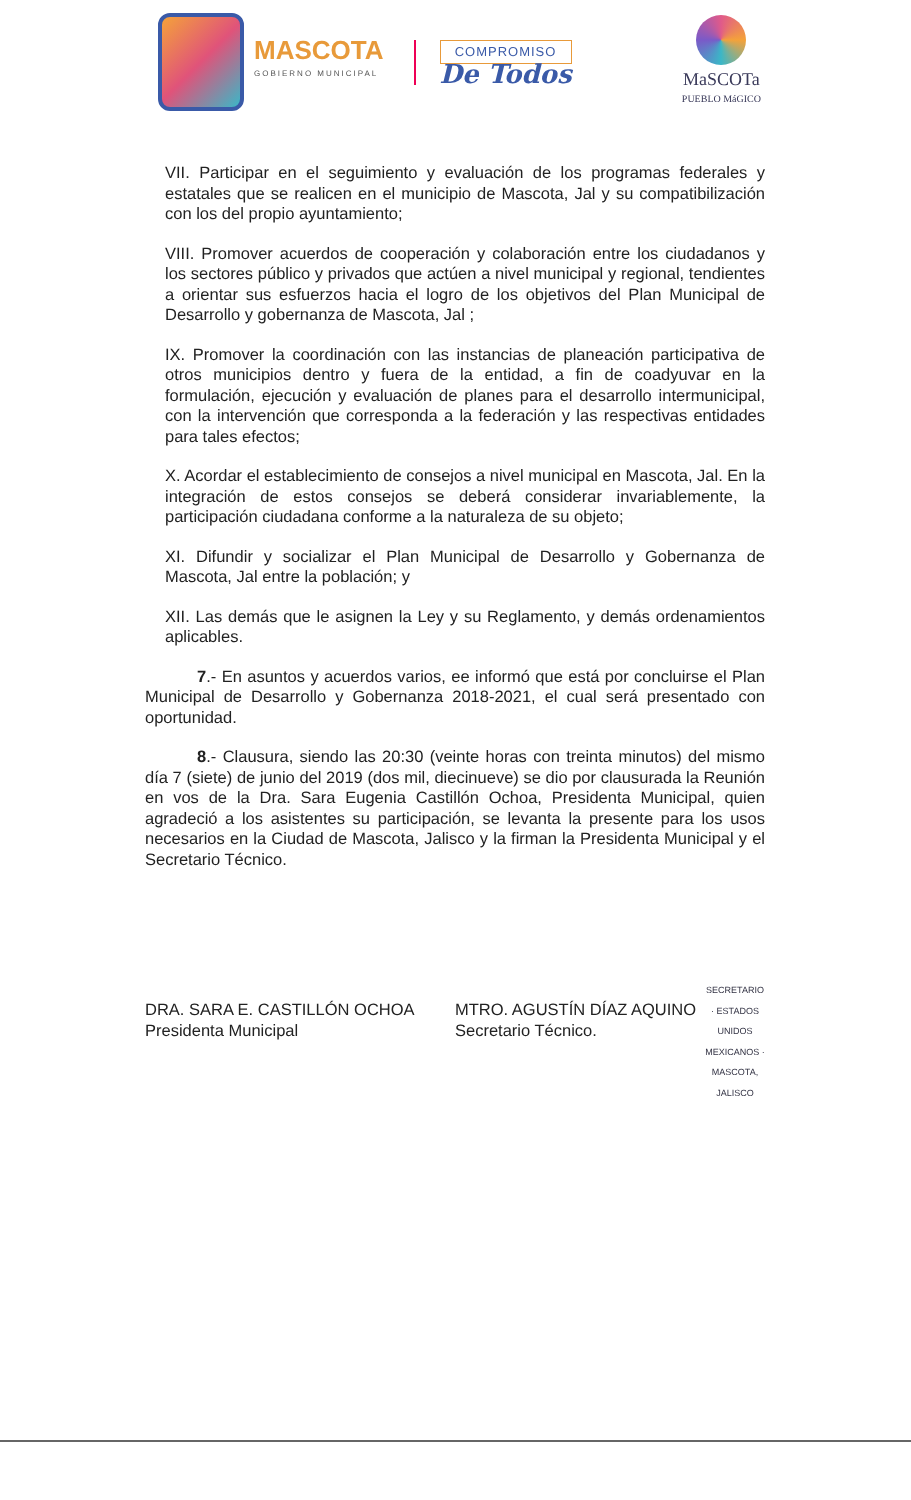MASCOTA
GOBIERNO MUNICIPAL
COMPROMISO
De Todos
MaSCOTa
PUEBLO MáGICO
VII. Participar en el seguimiento y evaluación de los programas federales y estatales que se realicen en el municipio de Mascota, Jal y su compatibilización con los del propio ayuntamiento;
VIII. Promover acuerdos de cooperación y colaboración entre los ciudadanos y los sectores público y privados que actúen a nivel municipal y regional, tendientes a orientar sus esfuerzos hacia el logro de los objetivos del Plan Municipal de Desarrollo y gobernanza de Mascota, Jal ;
IX. Promover la coordinación con las instancias de planeación participativa de otros municipios dentro y fuera de la entidad, a fin de coadyuvar en la formulación, ejecución y evaluación de planes para el desarrollo intermunicipal, con la intervención que corresponda a la federación y las respectivas entidades para tales efectos;
X. Acordar el establecimiento de consejos a nivel municipal en Mascota, Jal. En la integración de estos consejos se deberá considerar invariablemente, la participación ciudadana conforme a la naturaleza de su objeto;
XI. Difundir y socializar el Plan Municipal de Desarrollo y Gobernanza de Mascota, Jal entre la población; y
XII. Las demás que le asignen la Ley y su Reglamento, y demás ordenamientos aplicables.
7.- En asuntos y acuerdos varios, ee informó que está por concluirse el Plan Municipal de Desarrollo y Gobernanza 2018-2021, el cual será presentado con oportunidad.
8.- Clausura, siendo las 20:30 (veinte horas con treinta minutos) del mismo día 7 (siete) de junio del 2019 (dos mil, diecinueve) se dio por clausurada la Reunión en vos de la Dra. Sara Eugenia Castillón Ochoa, Presidenta Municipal, quien agradeció a los asistentes su participación, se levanta la presente para los usos necesarios en la Ciudad de Mascota, Jalisco y la firman la Presidenta Municipal y el Secretario Técnico.
DRA. SARA E. CASTILLÓN OCHOA
Presidenta Municipal
MTRO. AGUSTÍN DÍAZ AQUINO
Secretario Técnico.
SECRETARIO · ESTADOS UNIDOS MEXICANOS · MASCOTA, JALISCO